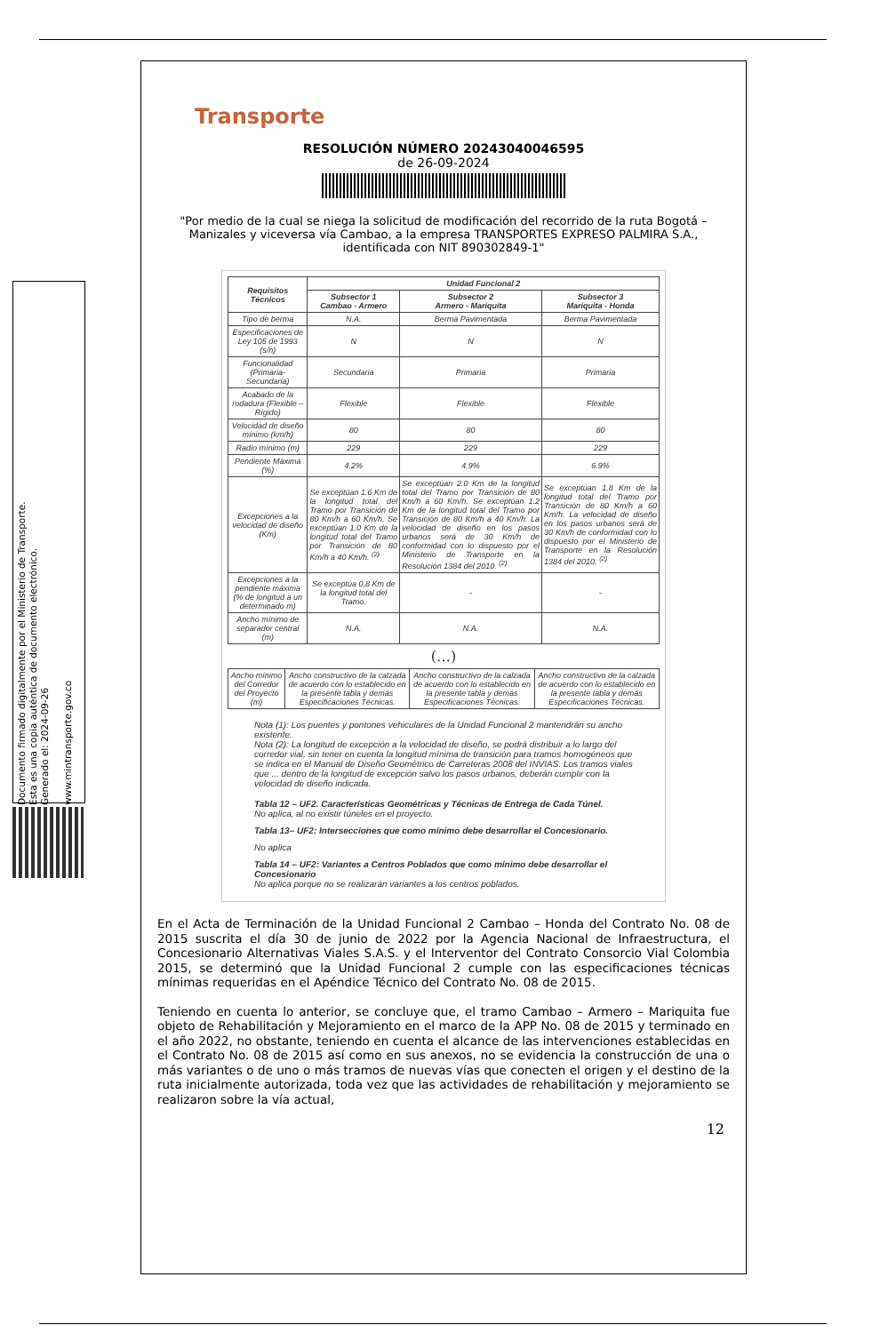Documento firmado digitalmente por el Ministerio de Transporte.
Esta es una copia auténtica de documento electrónico.
Generado el: 2024-09-26
www.mintransporte.gov.co
Transporte
RESOLUCIÓN NÚMERO 20243040046595
de 26-09-2024
"Por medio de la cual se niega la solicitud de modificación del recorrido de la ruta Bogotá – Manizales y viceversa vía Cambao, a la empresa TRANSPORTES EXPRESO PALMIRA S.A., identificada con NIT 890302849-1"
| Requisitos Técnicos | Unidad Funcional 2 | | |
| --- | --- | --- | --- |
| | Subsector 1 Cambao - Armero | Subsector 2 Armero - Mariquita | Subsector 3 Mariquita - Honda |
| Tipo de berma | N.A. | Berma Pavimentada | Berma Pavimentada |
| Especificaciones de Ley 105 de 1993 (s/n) | N | N | N |
| Funcionalidad (Primaria-Secundaria) | Secundaria | Primaria | Primaria |
| Acabado de la rodadura (Flexible – Rígido) | Flexible | Flexible | Flexible |
| Velocidad de diseño mínimo (km/h) | 80 | 80 | 80 |
| Radio mínimo (m) | 229 | 229 | 229 |
| Pendiente Máxima (%) | 4.2% | 4.9% | 6.9% |
| Excepciones a la velocidad de diseño (Km) | Se exceptúan 1.6 Km de la longitud total del Tramo por Transición de 80 Km/h a 60 Km/h. Se exceptúan 1.0 Km de la longitud total del Tramo por Transición de 80 Km/h a 40 Km/h. <sup>(2)</sup> | Se exceptúan 2.0 Km de la longitud total del Tramo por Transición de 80 Km/h a 60 Km/h. Se exceptúan 1.2 Km de la longitud total del Tramo por Transición de 80 Km/h a 40 Km/h. La velocidad de diseño en los pasos urbanos será de 30 Km/h de conformidad con lo dispuesto por el Ministerio de Transporte en la Resolución 1384 del 2010. <sup>(2)</sup> | Se exceptúan 1.8 Km de la longitud total del Tramo por Transición de 80 Km/h a 60 Km/h. La velocidad de diseño en los pasos urbanos será de 30 Km/h de conformidad con lo dispuesto por el Ministerio de Transporte en la Resolución 1384 del 2010. <sup>(2)</sup> |
| Excepciones a la pendiente máxima (% de longitud a un determinado m) | Se exceptúa 0,8 Km de la longitud total del Tramo. | - | - |
| Ancho mínimo de separador central (m) | N.A. | N.A. | N.A. |
(…)
| Ancho mínimo del Corredor del Proyecto (m) | Ancho constructivo de la calzada de acuerdo con lo establecido en la presente tabla y demás Especificaciones Técnicas. | Ancho constructivo de la calzada de acuerdo con lo establecido en la presente tabla y demás Especificaciones Técnicas. | Ancho constructivo de la calzada de acuerdo con lo establecido en la presente tabla y demás Especificaciones Técnicas. |
Nota (1): Los puentes y pontones vehiculares de la Unidad Funcional 2 mantendrán su ancho existente.
Nota (2): La longitud de excepción a la velocidad de diseño, se podrá distribuir a lo largo del corredor vial, sin tener en cuenta la longitud mínima de transición para tramos homogéneos que se indica en el Manual de Diseño Geométrico de Carreteras 2008 del INVIAS. Los tramos viales que ... dentro de la longitud de excepción salvo los pasos urbanos, deberán cumplir con la velocidad de diseño indicada.
Tabla 12 – UF2. Características Geométricas y Técnicas de Entrega de Cada Túnel.
No aplica, al no existir túneles en el proyecto.
Tabla 13– UF2: Intersecciones que como mínimo debe desarrollar el Concesionario.
No aplica
Tabla 14 – UF2: Variantes a Centros Poblados que como mínimo debe desarrollar el Concesionario
No aplica porque no se realizarán variantes a los centros poblados.
En el Acta de Terminación de la Unidad Funcional 2 Cambao – Honda del Contrato No. 08 de 2015 suscrita el día 30 de junio de 2022 por la Agencia Nacional de Infraestructura, el Concesionario Alternativas Viales S.A.S. y el Interventor del Contrato Consorcio Vial Colombia 2015, se determinó que la Unidad Funcional 2 cumple con las especificaciones técnicas mínimas requeridas en el Apéndice Técnico del Contrato No. 08 de 2015.
Teniendo en cuenta lo anterior, se concluye que, el tramo Cambao – Armero – Mariquita fue objeto de Rehabilitación y Mejoramiento en el marco de la APP No. 08 de 2015 y terminado en el año 2022, no obstante, teniendo en cuenta el alcance de las intervenciones establecidas en el Contrato No. 08 de 2015 así como en sus anexos, no se evidencia la construcción de una o más variantes o de uno o más tramos de nuevas vías que conecten el origen y el destino de la ruta inicialmente autorizada, toda vez que las actividades de rehabilitación y mejoramiento se realizaron sobre la vía actual,
12